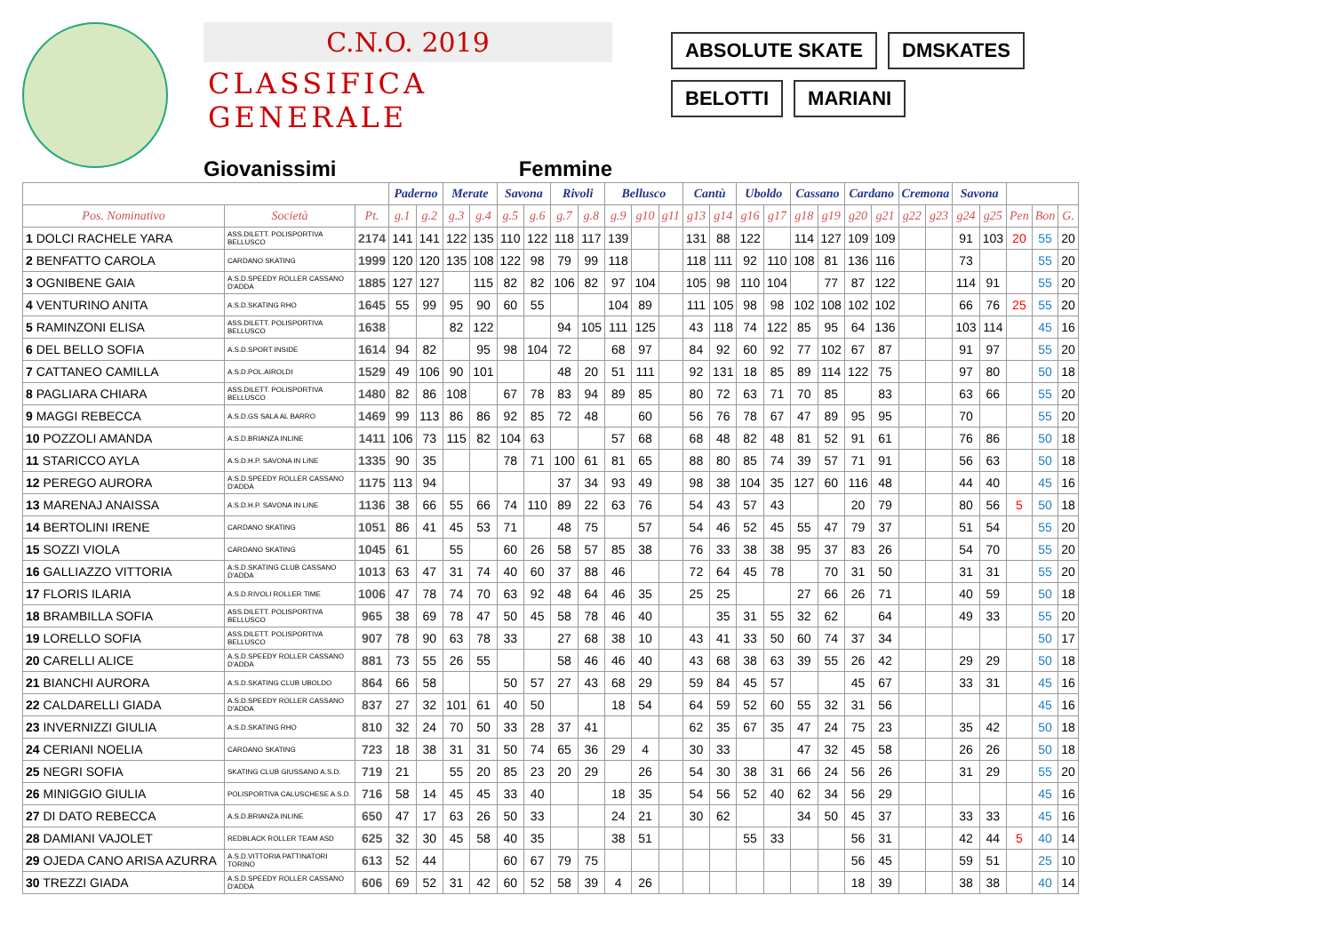C.N.O. 2019
CLASSIFICA GENERALE
Giovanissimi Femmine
ABSOLUTE SKATE DMSKATES
BELOTTI MARIANI
| | | | Paderno | | Merate | | Savona | | Rivoli | | Bellusco | | | Cantù | | Uboldo | | Cassano | | Cardano | | Cremona | | Savona | | | | |
| --- | --- | --- | --- | --- | --- | --- | --- | --- | --- | --- | --- | --- | --- | --- | --- | --- | --- | --- | --- | --- | --- | --- | --- | --- | --- | --- | --- | --- |
| Pos. Nominativo | Società | Pt. | g.1 | g.2 | g.3 | g.4 | g.5 | g.6 | g.7 | g.8 | g.9 | g10 | g11 | g13 | g14 | g16 | g17 | g18 | g19 | g20 | g21 | g22 | g23 | g24 | g25 | Pen | Bon | G. |
| 1 DOLCI RACHELE YARA | ASS.DILETT. POLISPORTIVA BELLUSCO | 2174 | 141 | 141 | 122 | 135 | 110 | 122 | 118 | 117 | 139 | | | 131 | 88 | 122 | | 114 | 127 | 109 | 109 | | | 91 | 103 | 20 | 55 | 20 |
| 2 BENFATTO CAROLA | CARDANO SKATING | 1999 | 120 | 120 | 135 | 108 | 122 | 98 | 79 | 99 | 118 | | | 118 | 111 | 92 | 110 | 108 | 81 | 136 | 116 | | | 73 | | | 55 | 20 |
| 3 OGNIBENE GAIA | A.S.D.SPEEDY ROLLER CASSANO D'ADDA | 1885 | 127 | 127 | | 115 | 82 | 82 | 106 | 82 | 97 | 104 | | 105 | 98 | 110 | 104 | | 77 | 87 | 122 | | | 114 | 91 | | 55 | 20 |
| 4 VENTURINO ANITA | A.S.D.SKATING RHO | 1645 | 55 | 99 | 95 | 90 | 60 | 55 | | | 104 | 89 | | 111 | 105 | 98 | 98 | 102 | 108 | 102 | 102 | | | 66 | 76 | 25 | 55 | 20 |
| 5 RAMINZONI ELISA | ASS.DILETT. POLISPORTIVA BELLUSCO | 1638 | | | 82 | 122 | | | 94 | 105 | 111 | 125 | | 43 | 118 | 74 | 122 | 85 | 95 | 64 | 136 | | | 103 | 114 | | 45 | 16 |
| 6 DEL BELLO SOFIA | A.S.D.SPORT INSIDE | 1614 | 94 | 82 | | 95 | 98 | 104 | 72 | | 68 | 97 | | 84 | 92 | 60 | 92 | 77 | 102 | 67 | 87 | | | 91 | 97 | | 55 | 20 |
| 7 CATTANEO CAMILLA | A.S.D.POL.AIROLDI | 1529 | 49 | 106 | 90 | 101 | | | 48 | 20 | 51 | 111 | | 92 | 131 | 18 | 85 | 89 | 114 | 122 | 75 | | | 97 | 80 | | 50 | 18 |
| 8 PAGLIARA CHIARA | ASS.DILETT. POLISPORTIVA BELLUSCO | 1480 | 82 | 86 | 108 | | 67 | 78 | 83 | 94 | 89 | 85 | | 80 | 72 | 63 | 71 | 70 | 85 | | 83 | | | 63 | 66 | | 55 | 20 |
| 9 MAGGI REBECCA | A.S.D.GS SALA AL BARRO | 1469 | 99 | 113 | 86 | 86 | 92 | 85 | 72 | 48 | | 60 | | 56 | 76 | 78 | 67 | 47 | 89 | 95 | 95 | | | 70 | | | 55 | 20 |
| 10 POZZOLI AMANDA | A.S.D.BRIANZA INLINE | 1411 | 106 | 73 | 115 | 82 | 104 | 63 | | | 57 | 68 | | 68 | 48 | 82 | 48 | 81 | 52 | 91 | 61 | | | 76 | 86 | | 50 | 18 |
| 11 STARICCO AYLA | A.S.D.H.P. SAVONA IN LINE | 1335 | 90 | 35 | | | 78 | 71 | 100 | 61 | 81 | 65 | | 88 | 80 | 85 | 74 | 39 | 57 | 71 | 91 | | | 56 | 63 | | 50 | 18 |
| 12 PEREGO AURORA | A.S.D.SPEEDY ROLLER CASSANO D'ADDA | 1175 | 113 | 94 | | | | | 37 | 34 | 93 | 49 | | 98 | 38 | 104 | 35 | 127 | 60 | 116 | 48 | | | 44 | 40 | | 45 | 16 |
| 13 MARENAJ ANAISSA | A.S.D.H.P. SAVONA IN LINE | 1136 | 38 | 66 | 55 | 66 | 74 | 110 | 89 | 22 | 63 | 76 | | 54 | 43 | 57 | 43 | | | 20 | 79 | | | 80 | 56 | 5 | 50 | 18 |
| 14 BERTOLINI IRENE | CARDANO SKATING | 1051 | 86 | 41 | 45 | 53 | 71 | | 48 | 75 | | 57 | | 54 | 46 | 52 | 45 | 55 | 47 | 79 | 37 | | | 51 | 54 | | 55 | 20 |
| 15 SOZZI VIOLA | CARDANO SKATING | 1045 | 61 | | 55 | | 60 | 26 | 58 | 57 | 85 | 38 | | 76 | 33 | 38 | 38 | 95 | 37 | 83 | 26 | | | 54 | 70 | | 55 | 20 |
| 16 GALLIAZZO VITTORIA | A.S.D.SKATING CLUB CASSANO D'ADDA | 1013 | 63 | 47 | 31 | 74 | 40 | 60 | 37 | 88 | 46 | | | 72 | 64 | 45 | 78 | | 70 | 31 | 50 | | | 31 | 31 | | 55 | 20 |
| 17 FLORIS ILARIA | A.S.D.RIVOLI ROLLER TIME | 1006 | 47 | 78 | 74 | 70 | 63 | 92 | 48 | 64 | 46 | 35 | | 25 | 25 | | | 27 | 66 | 26 | 71 | | | 40 | 59 | | 50 | 18 |
| 18 BRAMBILLA SOFIA | ASS.DILETT. POLISPORTIVA BELLUSCO | 965 | 38 | 69 | 78 | 47 | 50 | 45 | 58 | 78 | 46 | 40 | | | 35 | 31 | 55 | 32 | 62 | | 64 | | | 49 | 33 | | 55 | 20 |
| 19 LORELLO SOFIA | ASS.DILETT. POLISPORTIVA BELLUSCO | 907 | 78 | 90 | 63 | 78 | 33 | | 27 | 68 | 38 | 10 | | 43 | 41 | 33 | 50 | 60 | 74 | 37 | 34 | | | | | | 50 | 17 |
| 20 CARELLI ALICE | A.S.D.SPEEDY ROLLER CASSANO D'ADDA | 881 | 73 | 55 | 26 | 55 | | | 58 | 46 | 46 | 40 | | 43 | 68 | 38 | 63 | 39 | 55 | 26 | 42 | | | 29 | 29 | | 50 | 18 |
| 21 BIANCHI AURORA | A.S.D.SKATING CLUB UBOLDO | 864 | 66 | 58 | | | 50 | 57 | 27 | 43 | 68 | 29 | | 59 | 84 | 45 | 57 | | | 45 | 67 | | | 33 | 31 | | 45 | 16 |
| 22 CALDARELLI GIADA | A.S.D.SPEEDY ROLLER CASSANO D'ADDA | 837 | 27 | 32 | 101 | 61 | 40 | 50 | | | 18 | 54 | | 64 | 59 | 52 | 60 | 55 | 32 | 31 | 56 | | | | | | 45 | 16 |
| 23 INVERNIZZI GIULIA | A.S.D.SKATING RHO | 810 | 32 | 24 | 70 | 50 | 33 | 28 | 37 | 41 | | | | 62 | 35 | 67 | 35 | 47 | 24 | 75 | 23 | | | 35 | 42 | | 50 | 18 |
| 24 CERIANI NOELIA | CARDANO SKATING | 723 | 18 | 38 | 31 | 31 | 50 | 74 | 65 | 36 | 29 | 4 | | 30 | 33 | | | 47 | 32 | 45 | 58 | | | 26 | 26 | | 50 | 18 |
| 25 NEGRI SOFIA | SKATING CLUB GIUSSANO A.S.D. | 719 | 21 | | 55 | 20 | 85 | 23 | 20 | 29 | | 26 | | 54 | 30 | 38 | 31 | 66 | 24 | 56 | 26 | | | 31 | 29 | | 55 | 20 |
| 26 MINIGGIO GIULIA | POLISPORTIVA CALUSCHESE A.S.D. | 716 | 58 | 14 | 45 | 45 | 33 | 40 | | | 18 | 35 | | 54 | 56 | 52 | 40 | 62 | 34 | 56 | 29 | | | | | | 45 | 16 |
| 27 DI DATO REBECCA | A.S.D.BRIANZA INLINE | 650 | 47 | 17 | 63 | 26 | 50 | 33 | | | 24 | 21 | | 30 | 62 | | | 34 | 50 | 45 | 37 | | | 33 | 33 | | 45 | 16 |
| 28 DAMIANI VAJOLET | REDBLACK ROLLER TEAM ASD | 625 | 32 | 30 | 45 | 58 | 40 | 35 | | | 38 | 51 | | | | 55 | 33 | | | 56 | 31 | | | 42 | 44 | 5 | 40 | 14 |
| 29 OJEDA CANO ARISA AZURRA | A.S.D.VITTORIA PATTINATORI TORINO | 613 | 52 | 44 | | | 60 | 67 | 79 | 75 | | | | | | | | | | 56 | 45 | | | 59 | 51 | | 25 | 10 |
| 30 TREZZI GIADA | A.S.D.SPEEDY ROLLER CASSANO D'ADDA | 606 | 69 | 52 | 31 | 42 | 60 | 52 | 58 | 39 | 4 | 26 | | | | | | | | 18 | 39 | | | 38 | 38 | | 40 | 14 |